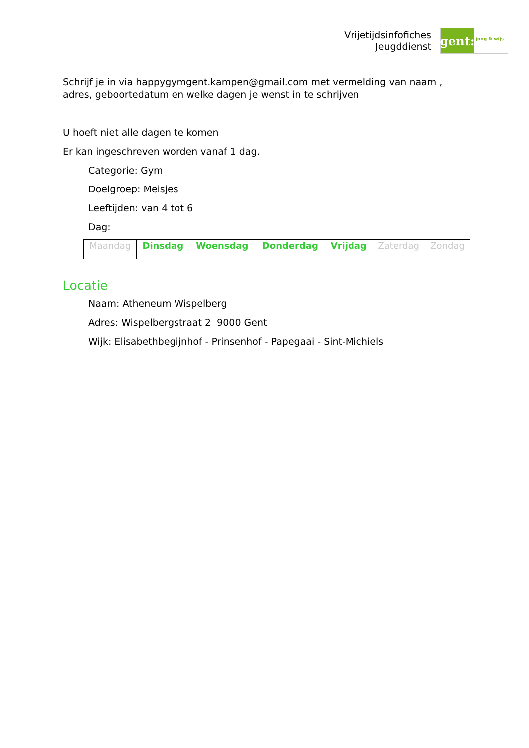Vrijetijdsinfofiches
Jeugddienst
gent:
jong & wijs
Schrijf je in via happygymgent.kampen@gmail.com met vermelding van naam ,
adres, geboortedatum en welke dagen je wenst in te schrijven
U hoeft niet alle dagen te komen
Er kan ingeschreven worden vanaf 1 dag.
Categorie: Gym
Doelgroep: Meisjes
Leeftijden: van 4 tot 6
Dag:
| Maandag | Dinsdag | Woensdag | Donderdag | Vrijdag | Zaterdag | Zondag |
Locatie
Naam: Atheneum Wispelberg
Adres: Wispelbergstraat 2 9000 Gent
Wijk: Elisabethbegijnhof - Prinsenhof - Papegaai - Sint-Michiels